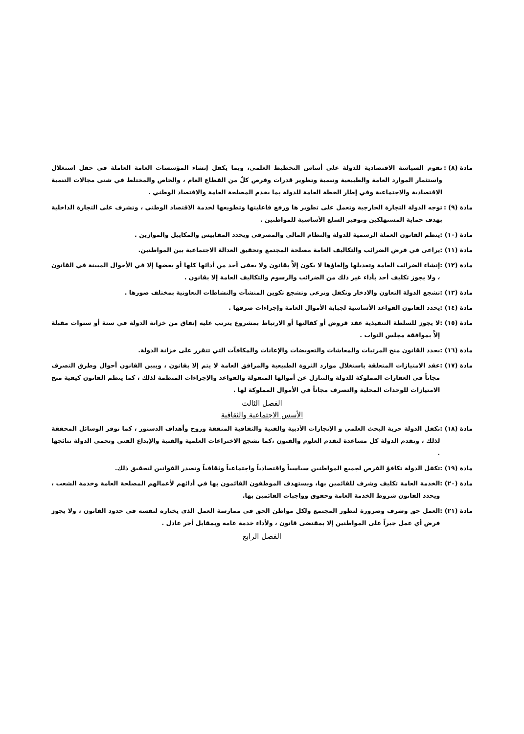مادة (٨) : تقوم السياسة الاقتصادية للدولة على أساس التخطيط العلمي، وبما يكفل إنشاء المؤسسات العامة العاملة في حقل استغلال واستثمار الموارد العامة والطبيعية وتنمية وتطوير قدرات وفرص كلٌ من القطاع العام ، والخاص والمختلط في شتى مجالات التنمية الاقتصادية والاجتماعية وفي إطار الخطة العامة للدولة بما يخدم المصلحة العامة والاقتصاد الوطني .
مادة (٩) : توجه الدولة التجارة الخارجية وتعمل على تطوير ها ورفع فاعليتها وتطويعها لخدمة الاقتصاد الوطني ، وتشرف على التجارة الداخلية بهدف حماية المستهلكين وتوفير السلع الأساسية للمواطنين .
مادة (١٠) : ينظم القانون العملة الرسمية للدولة والنظام المالي والمصرفي ويحدد المقاييس والمكاييل والموازين .
مادة (١١) : يراعى في فرض الضرائب والتكاليف العامة مصلحة المجتمع وتحقيق العدالة الاجتماعية بين المواطنين.
مادة (١٢) : إنشاء الضرائب العامة وتعديلها وإلغاؤها لا يكون إلاَّ بقانون ولا يعفى أحد من أدائها كلها أو بعضها إلا في الأحوال المبينة في القانون ، ولا يجوز تكليف أحد بأداء غير ذلك من الضرائب والرسوم والتكاليف العامة إلا بقانون .
مادة (١٣) : تشجع الدولة التعاون والادخار وتكفل وترعى وتشجع تكوين المنشآت والنشاطات التعاونية بمختلف صورها .
مادة (١٤) : يحدد القانون القواعد الأساسية لجباية الأموال العامة وإجراءات صرفها .
مادة (١٥) : لا يجوز للسلطة التنفيذية عقد قروض أو كفالتها أو الارتباط بمشروع يترتب عليه إنفاق من خزانة الدولة في سنة أو سنوات مقبلة إلاَّ بموافقة مجلس النواب .
مادة (١٦) : يحدد القانون منح المرتبات والمعاشات والتعويضات والإعانات والمكافآت التي تتقرر على خزانة الدولة.
مادة (١٧) : عقد الامتيازات المتعلقة باستغلال موارد الثروة الطبيعية والمرافق العامة لا يتم إلا بقانون ، ويبين القانون أحوال وطرق التصرف مجاناً في العقارات المملوكة للدولة والتنازل عن أموالها المنقولة والقواعد والإجراءات المنظمة لذلك ، كما ينظم القانون كيفية منح الامتيازات للوحدات المحلية والتصرف مجاناً في الأموال المملوكة لها .
الفصل الثالث
الأسس الاجتماعية والثقافية
مادة (١٨) : تكفل الدولة حرية البحث العلمي و الإنجازات الأدبية والفنية والثقافية المتفقة وروح وأهداف الدستور ، كما توفر الوسائل المحققة لذلك ، وتقدم الدولة كل مساعدة لتقدم العلوم والفنون ،كما تشجع الاختراعات العلمية والفنية والإبداع الفني وتحمي الدولة نتائجها .
مادة (١٩) : تكفل الدولة تكافؤ الفرص لجميع المواطنين سياسياً واقتصادياً واجتماعياً وثقافياً وتصدر القوانين لتحقيق ذلك.
مادة (٢٠) : الخدمة العامة تكليف وشرف للقائمين بها، ويستهدف الموظفون القائمون بها في أدائهم لأعمالهم المصلحة العامة وخدمة الشعب ، ويحدد القانون شروط الخدمة العامة وحقوق وواجبات القائمين بها.
مادة (٢١) : العمل حق وشرف وضرورة لتطور المجتمع ولكل مواطن الحق في ممارسة العمل الذي يختاره لنفسه في حدود القانون ، ولا يجوز فرض أي عمل جبراً على المواطنين إلا بمقتضى قانون ، ولأداء خدمة عامه وبمقابل أجر عادل .
الفصل الرابع